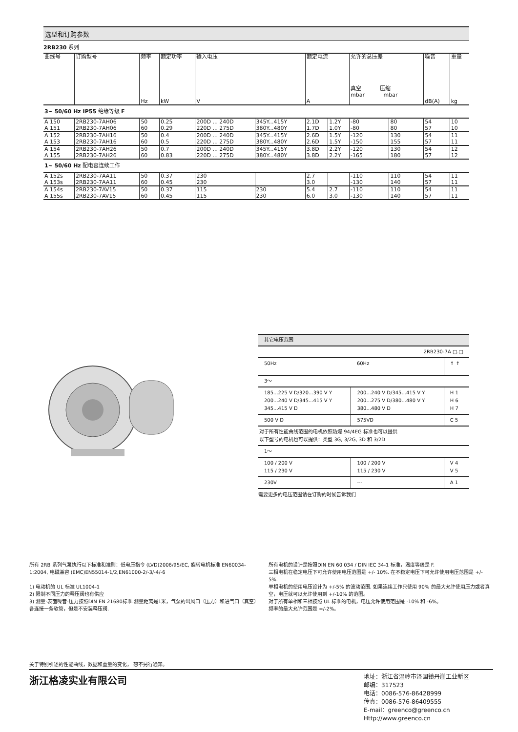选型和订购参数
2RB230 系列
| 曲线号 | 订购型号 | 频率 Hz | 额定功率 kW | 输入电压 V | | 额定电流 A | | 允许的总压差 真空 压缩 mbar mbar | | 噪音 dB(A) | 重量 kg |
| --- | --- | --- | --- | --- | --- | --- | --- | --- | --- | --- | --- |
| 3~ 50/60 Hz IP55 绝缘等级 F | | | | | | | | | | | |
| A 150 A 151 | 2RB230-7AH06 2RB230-7AH06 | 50 60 | 0.25 0.29 | 200D ... 240D 220D ... 275D | 345Y...415Y 380Y...480Y | 2.1D 1.7D | 1.2Y 1.0Y | -80 -80 | 80 80 | 54 57 | 10 10 |
| A 152 A 153 | 2RB230-7AH16 2RB230-7AH16 | 50 60 | 0.4 0.5 | 200D ... 240D 220D ... 275D | 345Y...415Y 380Y...480Y | 2.6D 2.6D | 1.5Y 1.5Y | -120 -150 | 130 155 | 54 57 | 11 11 |
| A 154 A 155 | 2RB230-7AH26 2RB230-7AH26 | 50 60 | 0.7 0.83 | 200D ... 240D 220D ... 275D | 345Y...415Y 380Y...480Y | 3.8D 3.8D | 2.2Y 2.2Y | -120 -165 | 130 180 | 54 57 | 12 12 |
| 1~ 50/60 Hz 配电容连续工作 | | | | | | | | | | | |
| A 152s A 153s | 2RB230-7AA11 2RB230-7AA11 | 50 60 | 0.37 0.45 | 230 230 | | 2.7 3.0 | | -110 -130 | 110 140 | 54 57 | 11 11 |
| A 154s A 155s | 2RB230-7AV15 2RB230-7AV15 | 50 60 | 0.37 0.45 | 115 115 | 230 230 | 5.4 6.0 | 2.7 3.0 | -110 -130 | 110 140 | 54 57 | 11 11 |
| 其它电压范围 | | |
| 2RB230-7A □.□ | | |
| 50Hz | 60Hz | ↑ ↑ |
| 3～ | | |
| 185...225 V D/320...390 V Y 200...240 V D/345...415 V Y 345...415 V D | 200...240 V D/345...415 V Y 200...275 V D/380...480 V Y 380...480 V D | H 1 H 6 H 7 |
| 500 V D | 575VD | C 5 |
| 对于所有性能曲线范围的电机依照防爆 94/4EG 标准也可以提供 以下型号的电机也可以提供：类型 3G, 3/2G, 3D 和 3/2D | | |
| 1～ | | |
| 100 / 200 V 115 / 230 V | 100 / 200 V 115 / 230 V | V 4 V 5 |
| 230V | --- | A 1 |
需要更多的电压范围请在订购的时候告诉我们
所有 2RB 系列气泵执行以下标准和准则：低电压指令 (LVD)2006/95/EC, 旋转电机标准 EN60034-1:2004, 电磁兼容 (EMC)EN55014-1/2,EN61000-2/-3/-4/-6
1) 电动机的 UL 标准 UL1004-1
2) 限制不同压力的释压阀也有供应
3) 测量-表面噪音-压力按照DIN EN 21680标准.测量距离是1米，气泵的出风口（压力）和进气口（真空）各连接一条软管，但是不安装释压阀.
所有电机的设计是按照DIN EN 60 034 / DIN IEC 34-1 标准，温度等级是 F.
三相电机在稳定电压下可允许使用电压范围是 +/- 10%. 在不稳定电压下可允许使用电压范围是 +/- 5%.
单相电机的使用电压设计为 +/-5% 的波动范围. 如果连续工作只使用 90% 的最大允许使用压力或者真空，电压就可以允许使用到 +/-10% 的范围。
对于所有单相和三相按照 UL 标准的电机，电压允许使用范围是 -10% 和 -6%。
频率的最大允许范围是 =/-2%。
关于特别引述的性能曲线，数据和重量的变化， 恕不另行通知。
浙江格凌实业有限公司
地址：浙江省温岭市泽国镇丹崖工业新区
邮编：317523
电话：0086-576-86428999
传真：0086-576-86409555
E-mail：greenco@greenco.cn
Http://www.greenco.cn